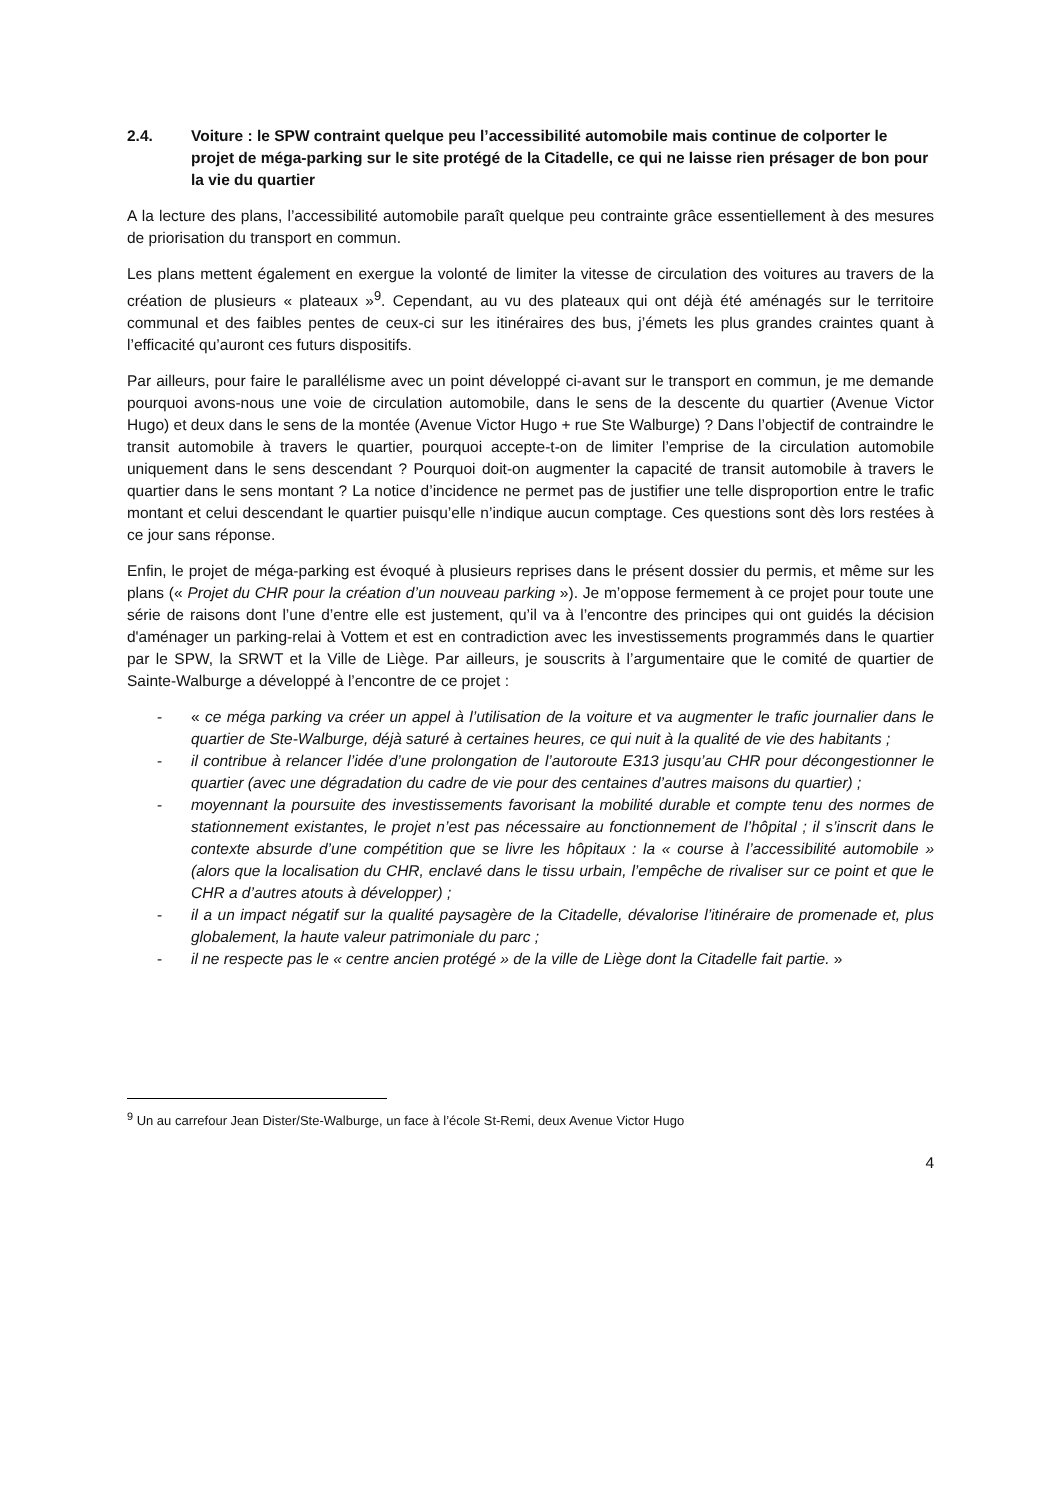2.4. Voiture : le SPW contraint quelque peu l’accessibilité automobile mais continue de colporter le projet de méga-parking sur le site protégé de la Citadelle, ce qui ne laisse rien présager de bon pour la vie du quartier
A la lecture des plans, l’accessibilité automobile paraît quelque peu contrainte grâce essentiellement à des mesures de priorisation du transport en commun.
Les plans mettent également en exergue la volonté de limiter la vitesse de circulation des voitures au travers de la création de plusieurs « plateaux »<sup>9</sup>. Cependant, au vu des plateaux qui ont déjà été aménagés sur le territoire communal et des faibles pentes de ceux-ci sur les itinéraires des bus, j’émets les plus grandes craintes quant à l’efficacité qu’auront ces futurs dispositifs.
Par ailleurs, pour faire le parallélisme avec un point développé ci-avant sur le transport en commun, je me demande pourquoi avons-nous une voie de circulation automobile, dans le sens de la descente du quartier (Avenue Victor Hugo) et deux dans le sens de la montée (Avenue Victor Hugo + rue Ste Walburge) ? Dans l’objectif de contraindre le transit automobile à travers le quartier, pourquoi accepte-t-on de limiter l’emprise de la circulation automobile uniquement dans le sens descendant ? Pourquoi doit-on augmenter la capacité de transit automobile à travers le quartier dans le sens montant ? La notice d’incidence ne permet pas de justifier une telle disproportion entre le trafic montant et celui descendant le quartier puisqu’elle n’indique aucun comptage. Ces questions sont dès lors restées à ce jour sans réponse.
Enfin, le projet de méga-parking est évoqué à plusieurs reprises dans le présent dossier du permis, et même sur les plans (« Projet du CHR pour la création d’un nouveau parking »). Je m’oppose fermement à ce projet pour toute une série de raisons dont l’une d’entre elle est justement, qu’il va à l’encontre des principes qui ont guidés la décision d'aménager un parking-relai à Vottem et est en contradiction avec les investissements programmés dans le quartier par le SPW, la SRWT et la Ville de Liège. Par ailleurs, je souscrits à l’argumentaire que le comité de quartier de Sainte-Walburge a développé à l’encontre de ce projet :
- « ce méga parking va créer un appel à l’utilisation de la voiture et va augmenter le trafic journalier dans le quartier de Ste-Walburge, déjà saturé à certaines heures, ce qui nuit à la qualité de vie des habitants ;
- il contribue à relancer l’idée d’une prolongation de l’autoroute E313 jusqu’au CHR pour décongestionner le quartier (avec une dégradation du cadre de vie pour des centaines d’autres maisons du quartier) ;
- moyennant la poursuite des investissements favorisant la mobilité durable et compte tenu des normes de stationnement existantes, le projet n’est pas nécessaire au fonctionnement de l’hôpital ; il s’inscrit dans le contexte absurde d’une compétition que se livre les hôpitaux : la « course à l’accessibilité automobile » (alors que la localisation du CHR, enclavé dans le tissu urbain, l’empêche de rivaliser sur ce point et que le CHR a d’autres atouts à développer) ;
- il a un impact négatif sur la qualité paysagère de la Citadelle, dévalorise l’itinéraire de promenade et, plus globalement, la haute valeur patrimoniale du parc ;
- il ne respecte pas le « centre ancien protégé » de la ville de Liège dont la Citadelle fait partie. »
<sup>9</sup> Un au carrefour Jean Dister/Ste-Walburge, un face à l’école St-Remi, deux Avenue Victor Hugo
4